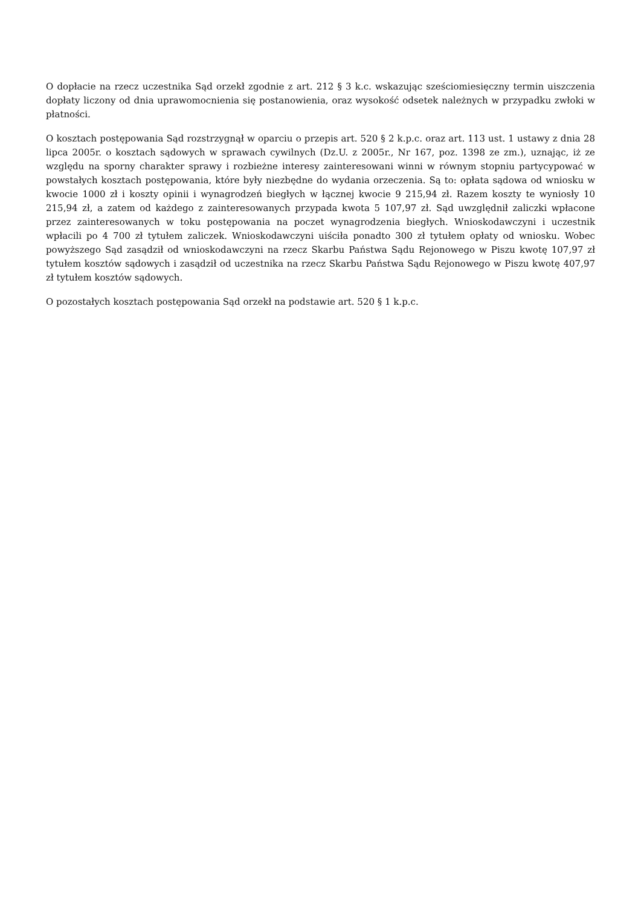O dopłacie na rzecz uczestnika Sąd orzekł zgodnie z art. 212 § 3 k.c. wskazując sześciomiesięczny termin uiszczenia dopłaty liczony od dnia uprawomocnienia się postanowienia, oraz wysokość odsetek należnych w przypadku zwłoki w płatności.
O kosztach postępowania Sąd rozstrzygnął w oparciu o przepis art. 520 § 2 k.p.c. oraz art. 113 ust. 1 ustawy z dnia 28 lipca 2005r. o kosztach sądowych w sprawach cywilnych (Dz.U. z 2005r., Nr 167, poz. 1398 ze zm.), uznając, iż ze względu na sporny charakter sprawy i rozbieżne interesy zainteresowani winni w równym stopniu partycypować w powstałych kosztach postępowania, które były niezbędne do wydania orzeczenia. Są to: opłata sądowa od wniosku w kwocie 1000 zł i koszty opinii i wynagrodzeń biegłych w łącznej kwocie 9 215,94 zł. Razem koszty te wyniosły 10 215,94 zł, a zatem od każdego z zainteresowanych przypada kwota 5 107,97 zł. Sąd uwzględnił zaliczki wpłacone przez zainteresowanych w toku postępowania na poczet wynagrodzenia biegłych. Wnioskodawczyni i uczestnik wpłacili po 4 700 zł tytułem zaliczek. Wnioskodawczyni uiściła ponadto 300 zł tytułem opłaty od wniosku. Wobec powyższego Sąd zasądził od wnioskodawczyni na rzecz Skarbu Państwa Sądu Rejonowego w Piszu kwotę 107,97 zł tytułem kosztów sądowych i zasądził od uczestnika na rzecz Skarbu Państwa Sądu Rejonowego w Piszu kwotę 407,97 zł tytułem kosztów sądowych.
O pozostałych kosztach postępowania Sąd orzekł na podstawie art. 520 § 1 k.p.c.